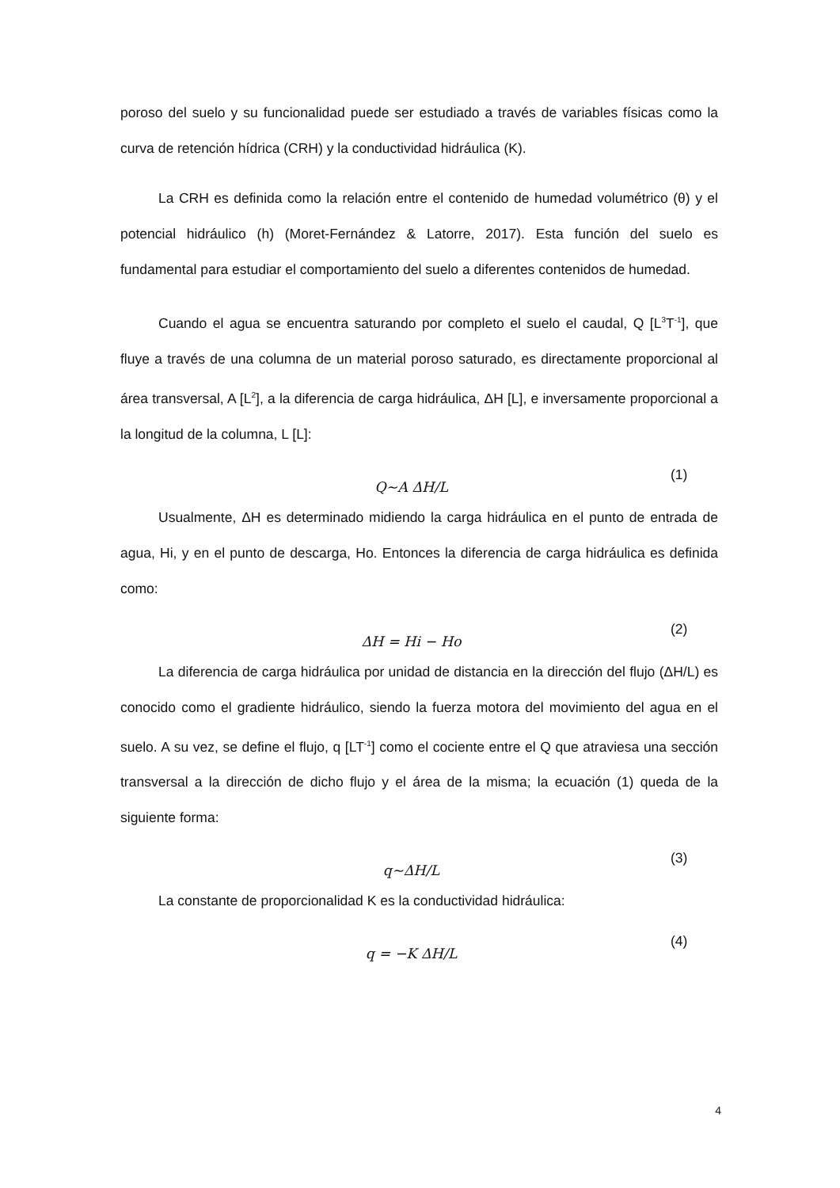poroso del suelo y su funcionalidad puede ser estudiado a través de variables físicas como la curva de retención hídrica (CRH) y la conductividad hidráulica (K).
La CRH es definida como la relación entre el contenido de humedad volumétrico (θ) y el potencial hidráulico (h) (Moret-Fernández & Latorre, 2017). Esta función del suelo es fundamental para estudiar el comportamiento del suelo a diferentes contenidos de humedad.
Cuando el agua se encuentra saturando por completo el suelo el caudal, Q [L<sup>3</sup>T<sup>-1</sup>], que fluye a través de una columna de un material poroso saturado, es directamente proporcional al área transversal, A [L<sup>2</sup>], a la diferencia de carga hidráulica, ΔH [L], e inversamente proporcional a la longitud de la columna, L [L]:
Q~A ΔH/L
(1)
Usualmente, ΔH es determinado midiendo la carga hidráulica en el punto de entrada de agua, Hi, y en el punto de descarga, Ho. Entonces la diferencia de carga hidráulica es definida como:
ΔH = Hi − Ho
(2)
La diferencia de carga hidráulica por unidad de distancia en la dirección del flujo (ΔH/L) es conocido como el gradiente hidráulico, siendo la fuerza motora del movimiento del agua en el suelo. A su vez, se define el flujo, q [LT<sup>-1</sup>] como el cociente entre el Q que atraviesa una sección transversal a la dirección de dicho flujo y el área de la misma; la ecuación (1) queda de la siguiente forma:
q~ΔH/L
(3)
La constante de proporcionalidad K es la conductividad hidráulica:
q = −K ΔH/L
(4)
4